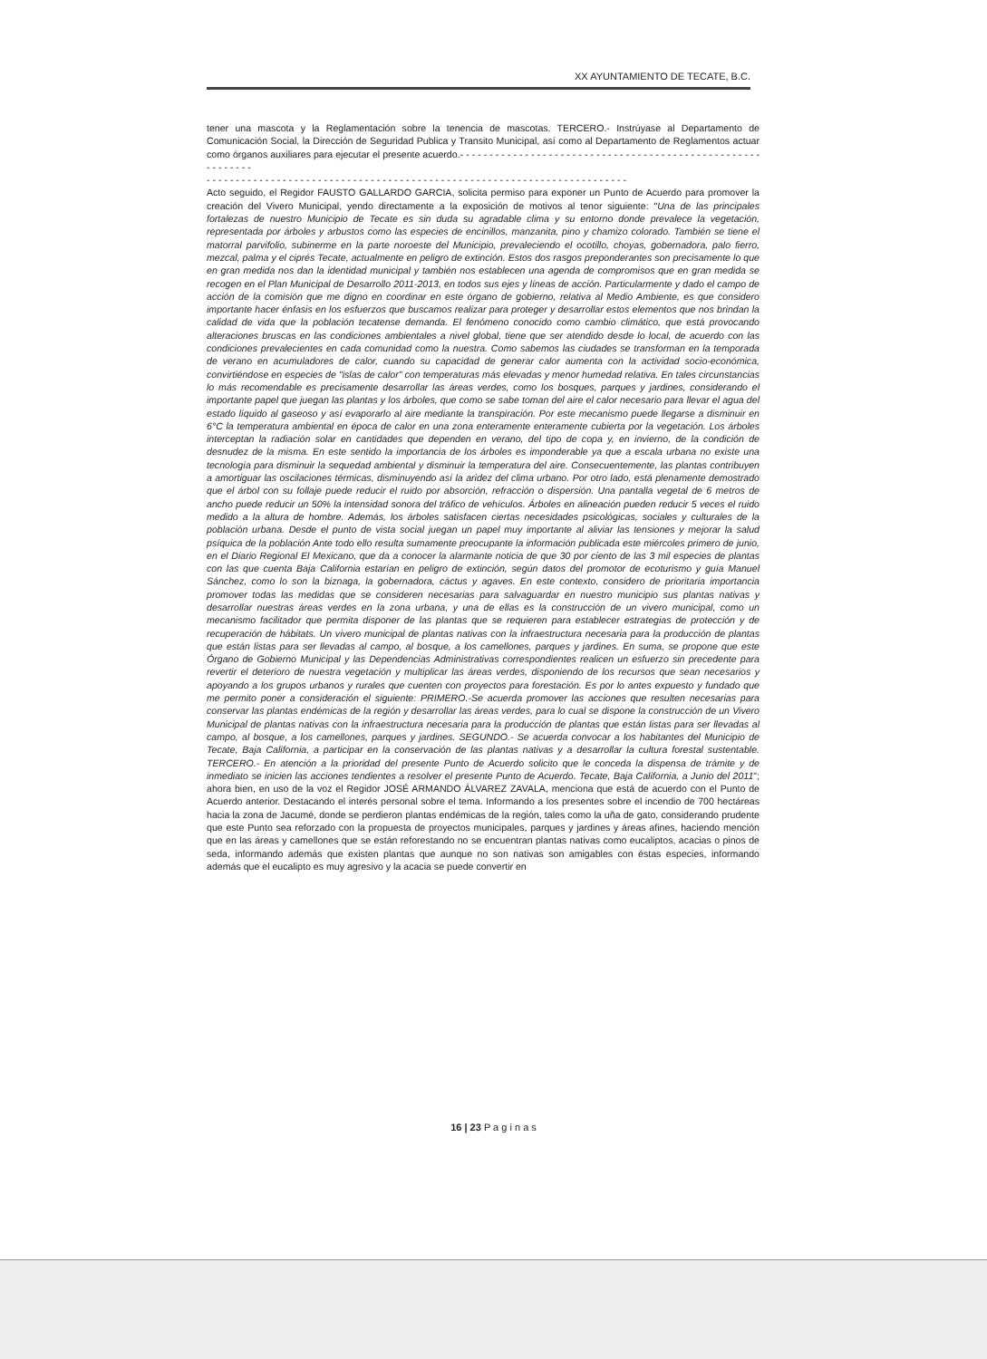XX AYUNTAMIENTO DE TECATE, B.C.
tener una mascota y la Reglamentación sobre la tenencia de mascotas. TERCERO.- Instrúyase al Departamento de Comunicación Social, la Dirección de Seguridad Publica y Transito Municipal, así como al Departamento de Reglamentos actuar como órganos auxiliares para ejecutar el presente acuerdo.- - - - - - - - - - - - - - - - - - - - - - - - - - - - - - - - - - - - - - - - - - - - - - - - - - - - - - - - - - -
- - - - - - - - - - - - - - - - - - - - - - - - - - - - - - - - - - - - - - - - - - - - - - - - - - - - - - - - - - - - - - - - - - - - - - - -
Acto seguido, el Regidor FAUSTO GALLARDO GARCIA, solicita permiso para exponer un Punto de Acuerdo para promover la creación del Vivero Municipal, yendo directamente a la exposición de motivos al tenor siguiente: "Una de las principales fortalezas de nuestro Municipio de Tecate es sin duda su agradable clima y su entorno donde prevalece la vegetación, representada por árboles y arbustos como las especies de encinillos, manzanita, pino y chamizo colorado. También se tiene el matorral parvifolio, subinerme en la parte noroeste del Municipio, prevaleciendo el ocotillo, choyas, gobernadora, palo fierro, mezcal, palma y el ciprés Tecate, actualmente en peligro de extinción. Estos dos rasgos preponderantes son precisamente lo que en gran medida nos dan la identidad municipal y también nos establecen una agenda de compromisos que en gran medida se recogen en el Plan Municipal de Desarrollo 2011-2013, en todos sus ejes y líneas de acción. Particularmente y dado el campo de acción de la comisión que me digno en coordinar en este órgano de gobierno, relativa al Medio Ambiente, es que considero importante hacer énfasis en los esfuerzos que buscamos realizar para proteger y desarrollar estos elementos que nos brindan la calidad de vida que la población tecatense demanda. El fenómeno conocido como cambio climático, que está provocando alteraciones bruscas en las condiciones ambientales a nivel global, tiene que ser atendido desde lo local, de acuerdo con las condiciones prevalecientes en cada comunidad como la nuestra. Como sabemos las ciudades se transforman en la temporada de verano en acumuladores de calor, cuando su capacidad de generar calor aumenta con la actividad socio-económica, convirtiéndose en especies de "islas de calor" con temperaturas más elevadas y menor humedad relativa. En tales circunstancias lo más recomendable es precisamente desarrollar las áreas verdes, como los bosques, parques y jardines, considerando el importante papel que juegan las plantas y los árboles, que como se sabe toman del aire el calor necesario para llevar el agua del estado líquido al gaseoso y así evaporarlo al aire mediante la transpiración. Por este mecanismo puede llegarse a disminuir en 6°C la temperatura ambiental en época de calor en una zona enteramente enteramente cubierta por la vegetación. Los árboles interceptan la radiación solar en cantidades que dependen en verano, del tipo de copa y, en invierno, de la condición de desnudez de la misma. En este sentido la importancia de los árboles es imponderable ya que a escala urbana no existe una tecnología para disminuir la sequedad ambiental y disminuir la temperatura del aire. Consecuentemente, las plantas contribuyen a amortiguar las oscilaciones térmicas, disminuyendo así la aridez del clima urbano. Por otro lado, está plenamente demostrado que el árbol con su follaje puede reducir el ruido por absorción, refracción o dispersión. Una pantalla vegetal de 6 metros de ancho puede reducir un 50% la intensidad sonora del tráfico de vehículos. Árboles en alineación pueden reducir 5 veces el ruido medido a la altura de hombre. Además, los árboles satisfacen ciertas necesidades psicológicas, sociales y culturales de la población urbana. Desde el punto de vista social juegan un papel muy importante al aliviar las tensiones y mejorar la salud psíquica de la población Ante todo ello resulta sumamente preocupante la información publicada este miércoles primero de junio, en el Diario Regional El Mexicano, que da a conocer la alarmante noticia de que 30 por ciento de las 3 mil especies de plantas con las que cuenta Baja California estarían en peligro de extinción, según datos del promotor de ecoturismo y guía Manuel Sánchez, como lo son la biznaga, la gobernadora, cáctus y agaves. En este contexto, considero de prioritaria importancia promover todas las medidas que se consideren necesarias para salvaguardar en nuestro municipio sus plantas nativas y desarrollar nuestras áreas verdes en la zona urbana, y una de ellas es la construcción de un vivero municipal, como un mecanismo facilitador que permita disponer de las plantas que se requieren para establecer estrategias de protección y de recuperación de hábitats. Un vivero municipal de plantas nativas con la infraestructura necesaria para la producción de plantas que están listas para ser llevadas al campo, al bosque, a los camellones, parques y jardines. En suma, se propone que este Órgano de Gobierno Municipal y las Dependencias Administrativas correspondientes realicen un esfuerzo sin precedente para revertir el deterioro de nuestra vegetación y multiplicar las áreas verdes, disponiendo de los recursos que sean necesarios y apoyando a los grupos urbanos y rurales que cuenten con proyectos para forestación. Es por lo antes expuesto y fundado que me permito poner a consideración el siguiente: PRIMERO.-Se acuerda promover las acciones que resulten necesarias para conservar las plantas endémicas de la región y desarrollar las áreas verdes, para lo cual se dispone la construcción de un Vivero Municipal de plantas nativas con la infraestructura necesaria para la producción de plantas que están listas para ser llevadas al campo, al bosque, a los camellones, parques y jardines. SEGUNDO.- Se acuerda convocar a los habitantes del Municipio de Tecate, Baja California, a participar en la conservación de las plantas nativas y a desarrollar la cultura forestal sustentable. TERCERO.- En atención a la prioridad del presente Punto de Acuerdo solicito que le conceda la dispensa de trámite y de inmediato se inicien las acciones tendientes a resolver el presente Punto de Acuerdo. Tecate, Baja California, a Junio del 2011"; ahora bien, en uso de la voz el Regidor JOSÉ ARMANDO ÁLVAREZ ZAVALA, menciona que está de acuerdo con el Punto de Acuerdo anterior. Destacando el interés personal sobre el tema. Informando a los presentes sobre el incendio de 700 hectáreas hacia la zona de Jacumé, donde se perdieron plantas endémicas de la región, tales como la uña de gato, considerando prudente que este Punto sea reforzado con la propuesta de proyectos municipales, parques y jardines y áreas afines, haciendo mención que en las áreas y camellones que se están reforestando no se encuentran plantas nativas como eucaliptos, acacias o pinos de seda, informando además que existen plantas que aunque no son nativas son amigables con éstas especies, informando además que el eucalipto es muy agresivo y la acacia se puede convertir en
16 | 23 P a g i n a s